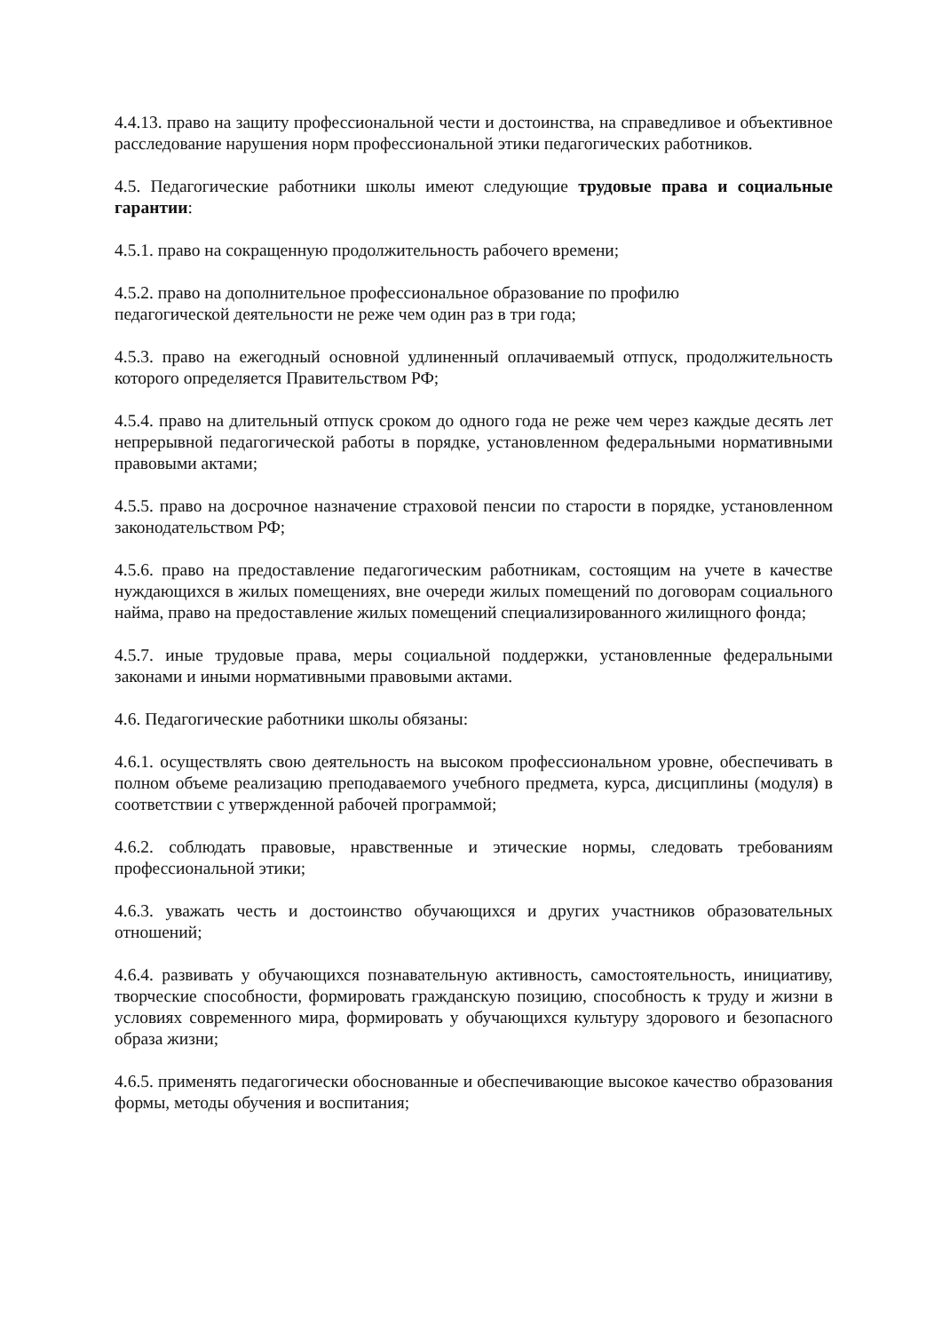4.4.13. право на защиту профессиональной чести и достоинства, на справедливое и объективное расследование нарушения норм профессиональной этики педагогических работников.
4.5. Педагогические работники школы имеют следующие трудовые права и социальные гарантии:
4.5.1. право на сокращенную продолжительность рабочего времени;
4.5.2. право на дополнительное профессиональное образование по профилю
педагогической деятельности не реже чем один раз в три года;
4.5.3. право на ежегодный основной удлиненный оплачиваемый отпуск, продолжительность которого определяется Правительством РФ;
4.5.4. право на длительный отпуск сроком до одного года не реже чем через каждые десять лет непрерывной педагогической работы в порядке, установленном федеральными нормативными правовыми актами;
4.5.5. право на досрочное назначение страховой пенсии по старости в порядке, установленном законодательством РФ;
4.5.6. право на предоставление педагогическим работникам, состоящим на учете в качестве нуждающихся в жилых помещениях, вне очереди жилых помещений по договорам социального найма, право на предоставление жилых помещений специализированного жилищного фонда;
4.5.7. иные трудовые права, меры социальной поддержки, установленные федеральными законами и иными нормативными правовыми актами.
4.6. Педагогические работники школы обязаны:
4.6.1. осуществлять свою деятельность на высоком профессиональном уровне, обеспечивать в полном объеме реализацию преподаваемого учебного предмета, курса, дисциплины (модуля) в соответствии с утвержденной рабочей программой;
4.6.2. соблюдать правовые, нравственные и этические нормы, следовать требованиям профессиональной этики;
4.6.3. уважать честь и достоинство обучающихся и других участников образовательных отношений;
4.6.4. развивать у обучающихся познавательную активность, самостоятельность, инициативу, творческие способности, формировать гражданскую позицию, способность к труду и жизни в условиях современного мира, формировать у обучающихся культуру здорового и безопасного образа жизни;
4.6.5. применять педагогически обоснованные и обеспечивающие высокое качество образования формы, методы обучения и воспитания;